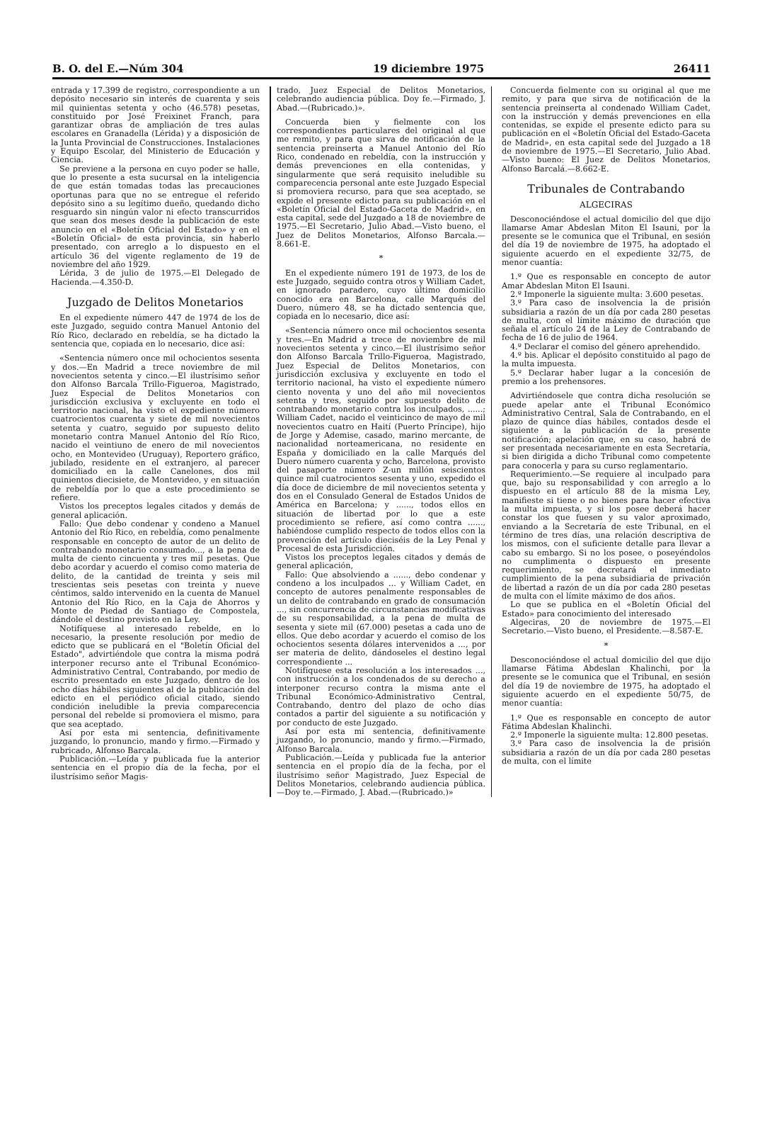B. O. del E.—Núm 304 19 diciembre 1975 26411
entrada y 17.399 de registro, correspondiente a un depósito necesario sin interés de cuarenta y seis mil quinientas setenta y ocho (46.578) pesetas, constituido por José Freixinet Franch, para garantizar obras de ampliación de tres aulas escolares en Granadella (Lérida) y a disposición de la Junta Provincial de Construcciones. Instalaciones y Equipo Escolar, del Ministerio de Educación y Ciencia.
Se previene a la persona en cuyo poder se halle, que lo presente a esta sucursal en la inteligencia de que están tomadas todas las precauciones oportunas para que no se entregue el referido depósito sino a su legítimo dueño, quedando dicho resguardo sin ningún valor ni efecto transcurridos que sean dos meses desde la publicación de este anuncio en el «Boletín Oficial del Estado» y en el «Boletín Oficial» de esta provincia, sin haberlo presentado, con arreglo a lo dispuesto en el artículo 36 del vigente reglamento de 19 de noviembre del año 1929.
Lérida, 3 de julio de 1975.—El Delegado de Hacienda.—4.350-D.
Juzgado de Delitos Monetarios
En el expediente número 447 de 1974 de los de este Juzgado, seguido contra Manuel Antonio del Río Rico, declarado en rebeldía, se ha dictado la sentencia que, copiada en lo necesario, dice así:
«Sentencia número once mil ochocientos sesenta y dos.—En Madrid a trece noviembre de mil novecientos setenta y cinco.—El ilustrísimo señor don Alfonso Barcala Trillo-Figueroa, Magistrado, Juez Especial de Delitos Monetarios con jurisdicción exclusiva y excluyente en todo el territorio nacional, ha visto el expediente número cuatrocientos cuarenta y siete de mil novecientos setenta y cuatro, seguido por supuesto delito monetario contra Manuel Antonio del Río Rico, nacido el veintiuno de enero de mil novecientos ocho, en Montevideo (Uruguay), Reportero gráfico, jubilado, residente en el extranjero, al parecer domiciliado en la calle Canelones, dos mil quinientos diecisiete, de Montevideo, y en situación de rebeldía por lo que a este procedimiento se refiere.
Vistos los preceptos legales citados y demás de general aplicación.
Fallo: Que debo condenar y condeno a Manuel Antonio del Río Rico, en rebeldía, como penalmente responsable en concepto de autor de un delito de contrabando monetario consumado..., a la pena de multa de ciento cincuenta y tres mil pesetas. Que debo acordar y acuerdo el comiso como materia de delito, de la cantidad de treinta y seis mil trescientas seis pesetas con treinta y nueve céntimos, saldo intervenido en la cuenta de Manuel Antonio del Río Rico, en la Caja de Ahorros y Monte de Piedad de Santiago de Compostela, dándole el destino previsto en la Ley.
Notifíquese al interesado rebelde, en lo necesario, la presente resolución por medio de edicto que se publicará en el "Boletín Oficial del Estado", advirtiéndole que contra la misma podrá interponer recurso ante el Tribunal Económico-Administrativo Central, Contrabando, por medio de escrito presentado en este Juzgado, dentro de los ocho días hábiles siguientes al de la publicación del edicto en el periódico oficial citado, siendo condición ineludible la previa comparecencia personal del rebelde si promoviera el mismo, para que sea aceptado.
Así por esta mi sentencia, definitivamente juzgando, lo pronuncio, mando y firmo.—Firmado y rubricado, Alfonso Barcala.
Publicación.—Leída y publicada fue la anterior sentencia en el propio día de la fecha, por el ilustrísimo señor Magis-
trado, Juez Especial de Delitos Monetarios, celebrando audiencia pública. Doy fe.—Firmado, J. Abad.—(Rubricado.)».
Concuerda bien y fielmente con los correspondientes particulares del original al que me remito, y para que sirva de notificación de la sentencia preinserta a Manuel Antonio del Río Rico, condenado en rebeldía, con la instrucción y demás prevenciones en ella contenidas, y singularmente que será requisito ineludible su comparecencia personal ante este Juzgado Especial si promoviera recurso, para que sea aceptado, se expide el presente edicto para su publicación en el «Boletín Oficial del Estado-Gaceta de Madrid», en esta capital, sede del Juzgado a 18 de noviembre de 1975.—El Secretario, Julio Abad.—Visto bueno, el Juez de Delitos Monetarios, Alfonso Barcala.—8.661-E.
*
En el expediente número 191 de 1973, de los de este Juzgado, seguido contra otros y William Cadet, en ignorado paradero, cuyo último domicilio conocido era en Barcelona, calle Marqués del Duero, número 48, se ha dictado sentencia que, copiada en lo necesario, dice así:
«Sentencia número once mil ochocientos sesenta y tres.—En Madrid a trece de noviembre de mil novecientos setenta y cinco.—El ilustrísimo señor don Alfonso Barcala Trillo-Figueroa, Magistrado, Juez Especial de Delitos Monetarios, con jurisdicción exclusiva y excluyente en todo el territorio nacional, ha visto el expediente número ciento noventa y uno del año mil novecientos setenta y tres, seguido por supuesto delito de contrabando monetario contra los inculpados, ......; William Cadet, nacido el veinticinco de mayo de mil novecientos cuatro en Haití (Puerto Príncipe), hijo de Jorge y Ademise, casado, marino mercante, de nacionalidad norteamericana, no residente en España y domiciliado en la calle Marqués del Duero número cuarenta y ocho, Barcelona, provisto del pasaporte número Z-un millón seiscientos quince mil cuatrocientos sesenta y uno, expedido el día doce de diciembre de mil novecientos setenta y dos en el Consulado General de Estados Unidos de América en Barcelona; y ......, todos ellos en situación de libertad por lo que a este procedimiento se refiere, así como contra ......, habiéndose cumplido respecto de todos ellos con la prevención del artículo dieciséis de la Ley Penal y Procesal de esta Jurisdicción.
Vistos los preceptos legales citados y demás de general aplicación,
Fallo: Que absolviendo a ......, debo condenar y condeno a los inculpados ... y William Cadet, en concepto de autores penalmente responsables de un delito de contrabando en grado de consumación ..., sin concurrencia de circunstancias modificativas de su responsabilidad, a la pena de multa de sesenta y siete mil (67.000) pesetas a cada uno de ellos. Que debo acordar y acuerdo el comiso de los ochocientos sesenta dólares intervenidos a ..., por ser materia de delito, dándoseles el destino legal correspondiente ...
Notifíquese esta resolución a los interesados ..., con instrucción a los condenados de su derecho a interponer recurso contra la misma ante el Tribunal Económico-Administrativo Central, Contrabando, dentro del plazo de ocho días contados a partir del siguiente a su notificación y por conducto de este Juzgado.
Así por esta mi sentencia, definitivamente juzgando, lo pronuncio, mando y firmo.—Firmado, Alfonso Barcala.
Publicación.—Leída y publicada fue la anterior sentencia en el propio día de la fecha, por el ilustrísimo señor Magistrado, Juez Especial de Delitos Monetarios, celebrando audiencia pública.—Doy te.—Firmado, J. Abad.—(Rubricado.)»
Concuerda fielmente con su original al que me remito, y para que sirva de notificación de la sentencia preinserta al condenado William Cadet, con la instrucción y demás prevenciones en ella contenidas, se expide el presente edicto para su publicación en el «Boletín Oficial del Estado-Gaceta de Madrid», en esta capital sede del Juzgado a 18 de noviembre de 1975.—El Secretario, Julio Abad.—Visto bueno: El Juez de Delitos Monetarios, Alfonso Barcalá.—8.662-E.
Tribunales de Contrabando
ALGECIRAS
Desconociéndose el actual domicilio del que dijo llamarse Amar Abdeslan Miton El Isauni, por la presente se le comunica que el Tribunal, en sesión del día 19 de noviembre de 1975, ha adoptado el siguiente acuerdo en el expediente 32/75, de menor cuantía:
1.º Que es responsable en concepto de autor Amar Abdeslan Miton El Isauni.
2.º Imponerle la siguiente multa: 3.600 pesetas.
3.º Para caso de insolvencia la de prisión subsidiaria a razón de un día por cada 280 pesetas de multa, con el límite máximo de duración que señala el artículo 24 de la Ley de Contrabando de fecha de 16 de julio de 1964.
4.º Declarar el comiso del género aprehendido.
4.º bis. Aplicar el depósito constituido al pago de la multa impuesta.
5.º Declarar haber lugar a la concesión de premio a los prehensores.
Advirtiéndosele que contra dicha resolución se puede apelar ante el Tribunal Económico Administrativo Central, Sala de Contrabando, en el plazo de quince días hábiles, contados desde el siguiente a la publicación de la presente notificación; apelación que, en su caso, habrá de ser presentada necesariamente en esta Secretaría, si bien dirigida a dicho Tribunal como competente para conocerla y para su curso reglamentario.
Requerimiento.—Se requiere al inculpado para que, bajo su responsabilidad y con arreglo a lo dispuesto en el artículo 88 de la misma Ley, manifieste si tiene o no bienes para hacer efectiva la multa impuesta, y si los posee deberá hacer constar los que fuesen y su valor aproximado, enviando a la Secretaría de este Tribunal, en el término de tres días, una relación descriptiva de los mismos, con el suficiente detalle para llevar a cabo su embargo. Si no los posee, o poseyéndolos no cumplimenta o dispuesto en presente requerimiento, se decretará el inmediato cumplimiento de la pena subsidiaria de privación de libertad a razón de un día por cada 280 pesetas de multa con el límite máximo de dos años.
Lo que se publica en el «Boletín Oficial del Estado» para conocimiento del interesado
Algeciras, 20 de noviembre de 1975.—El Secretario.—Visto bueno, el Presidente.—8.587-E.
*
Desconociéndose el actual domicilio del que dijo llamarse Fátima Abdeslan Khalinchi, por la presente se le comunica que el Tribunal, en sesión del día 19 de noviembre de 1975, ha adoptado el siguiente acuerdo en el expediente 50/75, de menor cuantía:
1.º Que es responsable en concepto de autor Fátima Abdeslan Khalinchi.
2.º Imponerle la siguiente multa: 12.800 pesetas.
3.º Para caso de insolvencia la de prisión subsidiaria a razón de un día por cada 280 pesetas de multa, con el límite